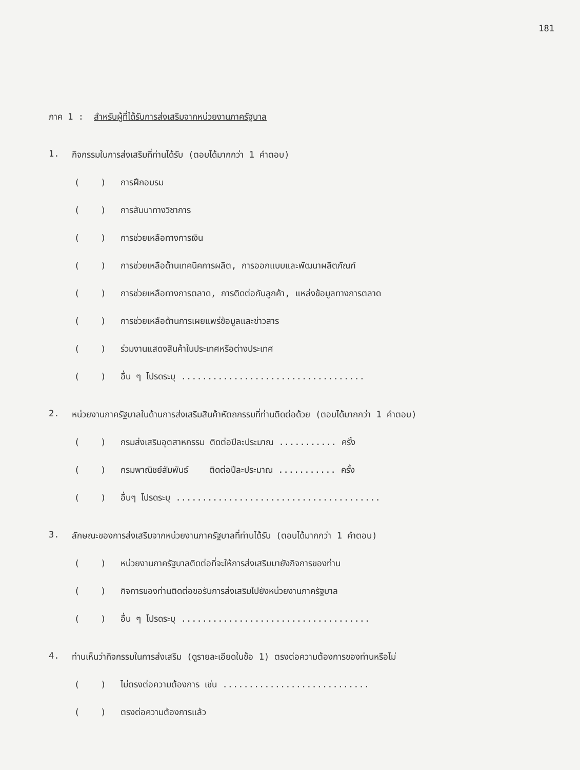181
ภาค 1 : สำหรับผู้ที่ได้รับการส่งเสริมจากหน่วยงานภาครัฐบาล
1. กิจกรรมในการส่งเสริมที่ท่านได้รับ (ตอบได้มากกว่า 1 คำตอบ)
( ) การฝึกอบรม
( ) การสัมนาทางวิชาการ
( ) การช่วยเหลือทางการเงิน
( ) การช่วยเหลือด้านเทคนิคการผลิต, การออกแบบและพัฒนาผลิตภัณฑ์
( ) การช่วยเหลือทางการตลาด, การติดต่อกับลูกค้า, แหล่งข้อมูลทางการตลาด
( ) การช่วยเหลือด้านการเผยแพร่ข้อมูลและข่าวสาร
( ) ร่วมงานแสดงสินค้าในประเทศหรือต่างประเทศ
( ) อื่น ๆ โปรดระบุ ...................................
2. หน่วยงานภาครัฐบาลในด้านการส่งเสริมสินค้าหัตถกรรมที่ท่านติดต่อด้วย (ตอบได้มากกว่า 1 คำตอบ)
( ) กรมส่งเสริมอุตสาหกรรม ติดต่อปีละประมาณ ........... ครั้ง
( ) กรมพาณิชย์สัมพันธ์ ติดต่อปีละประมาณ ........... ครั้ง
( ) อื่นๆ โปรดระบุ .......................................
3. ลักษณะของการส่งเสริมจากหน่วยงานภาครัฐบาลที่ท่านได้รับ (ตอบได้มากกว่า 1 คำตอบ)
( ) หน่วยงานภาครัฐบาลติดต่อที่จะให้การส่งเสริมมายังกิจการของท่าน
( ) กิจการของท่านติดต่อขอรับการส่งเสริมไปยังหน่วยงานภาครัฐบาล
( ) อื่น ๆ โปรดระบุ ....................................
4. ท่านเห็นว่ากิจกรรมในการส่งเสริม (ดูรายละเอียดในข้อ 1) ตรงต่อความต้องการของท่านหรือไม่
( ) ไม่ตรงต่อความต้องการ เช่น ............................
( ) ตรงต่อความต้องการแล้ว